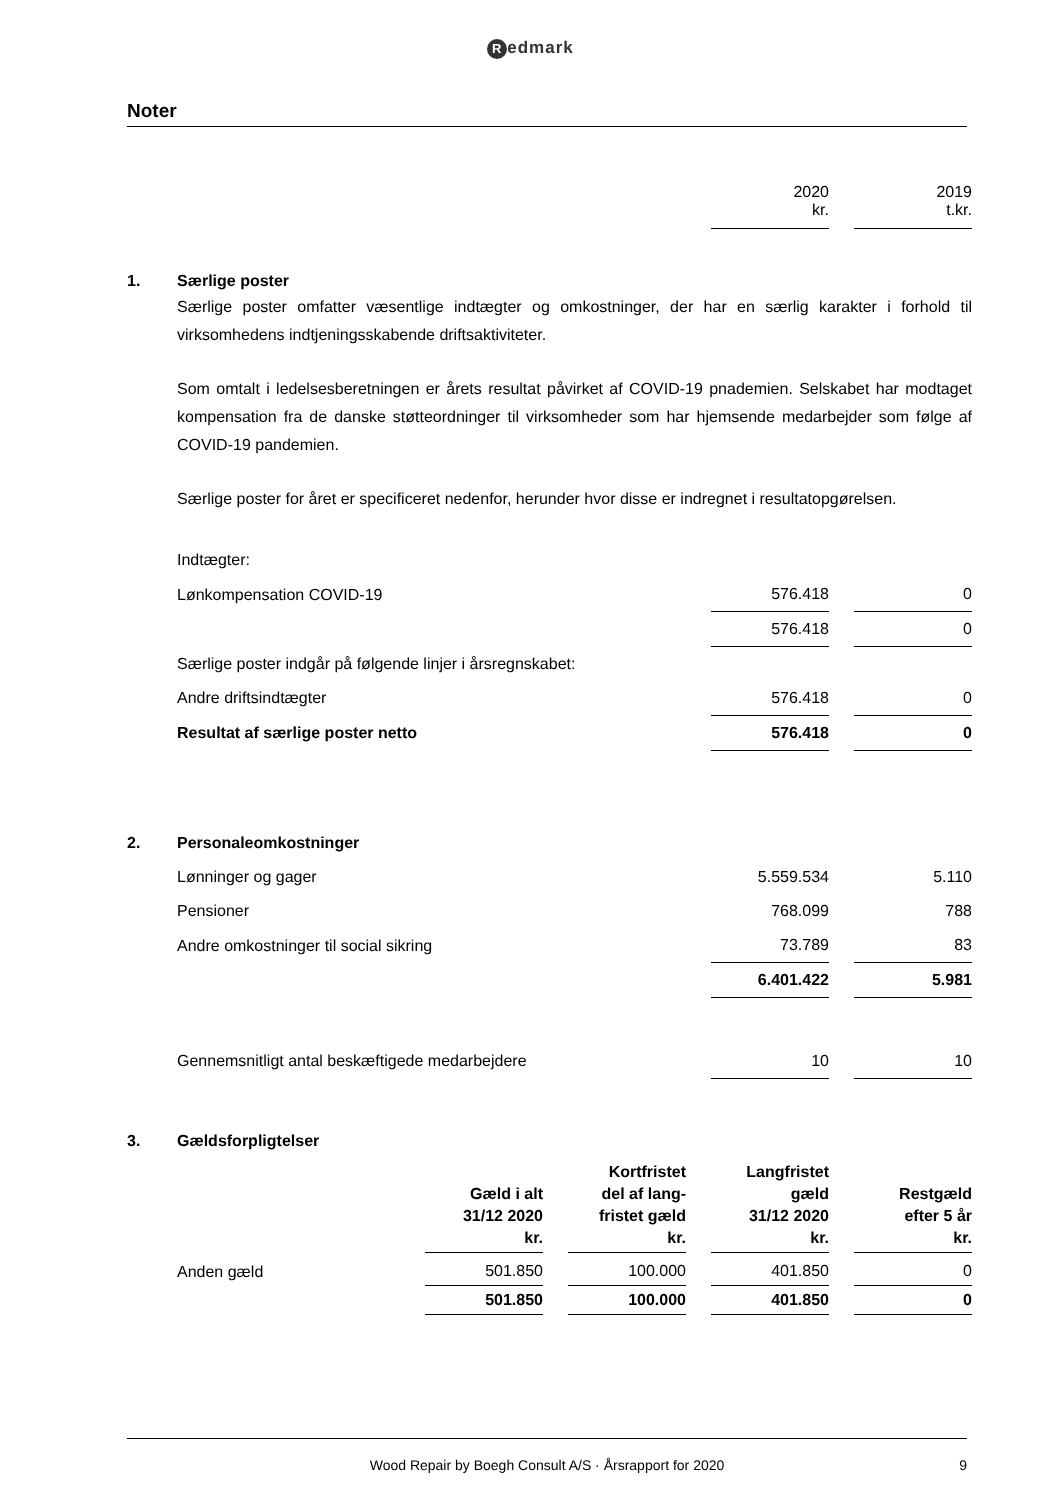Redmark
Noter
| | | 2020 kr. | | 2019 t.kr. |
| 1. | Særlige poster |
Særlige poster omfatter væsentlige indtægter og omkostninger, der har en særlig karakter i forhold til virksomhedens indtjeningsskabende driftsaktiviteter.
Som omtalt i ledelsesberetningen er årets resultat påvirket af COVID-19 pnademien. Selskabet har modtaget kompensation fra de danske støtteordninger til virksomheder som har hjemsende medarbejder som følge af COVID-19 pandemien.
Særlige poster for året er specificeret nedenfor, herunder hvor disse er indregnet i resultatopgørelsen.
| | Indtægter: | | | |
| | Lønkompensation COVID-19 | 576.418 | | 0 |
| | | 576.418 | | 0 |
| | Særlige poster indgår på følgende linjer i årsregnskabet: | | | |
| | Andre driftsindtægter | 576.418 | | 0 |
| | Resultat af særlige poster netto | 576.418 | | 0 |
| 2. | Personaleomkostninger | | | |
| | Lønninger og gager | 5.559.534 | | 5.110 |
| | Pensioner | 768.099 | | 788 |
| | Andre omkostninger til social sikring | 73.789 | | 83 |
| | | 6.401.422 | | 5.981 |
| | Gennemsnitligt antal beskæftigede medarbejdere | 10 | | 10 |
| 3. | Gældsforpligtelser | | | |
| | | Gæld i alt 31/12 2020 kr. | | Kortfristet del af lang- fristet gæld kr. | | Langfristet gæld 31/12 2020 kr. | | Restgæld efter 5 år kr. |
| --- | --- | --- | --- | --- | --- | --- | --- | --- |
| | Anden gæld | 501.850 | | 100.000 | | 401.850 | | 0 |
| | | 501.850 | | 100.000 | | 401.850 | | 0 |
Wood Repair by Boegh Consult A/S · Årsrapport for 2020 9